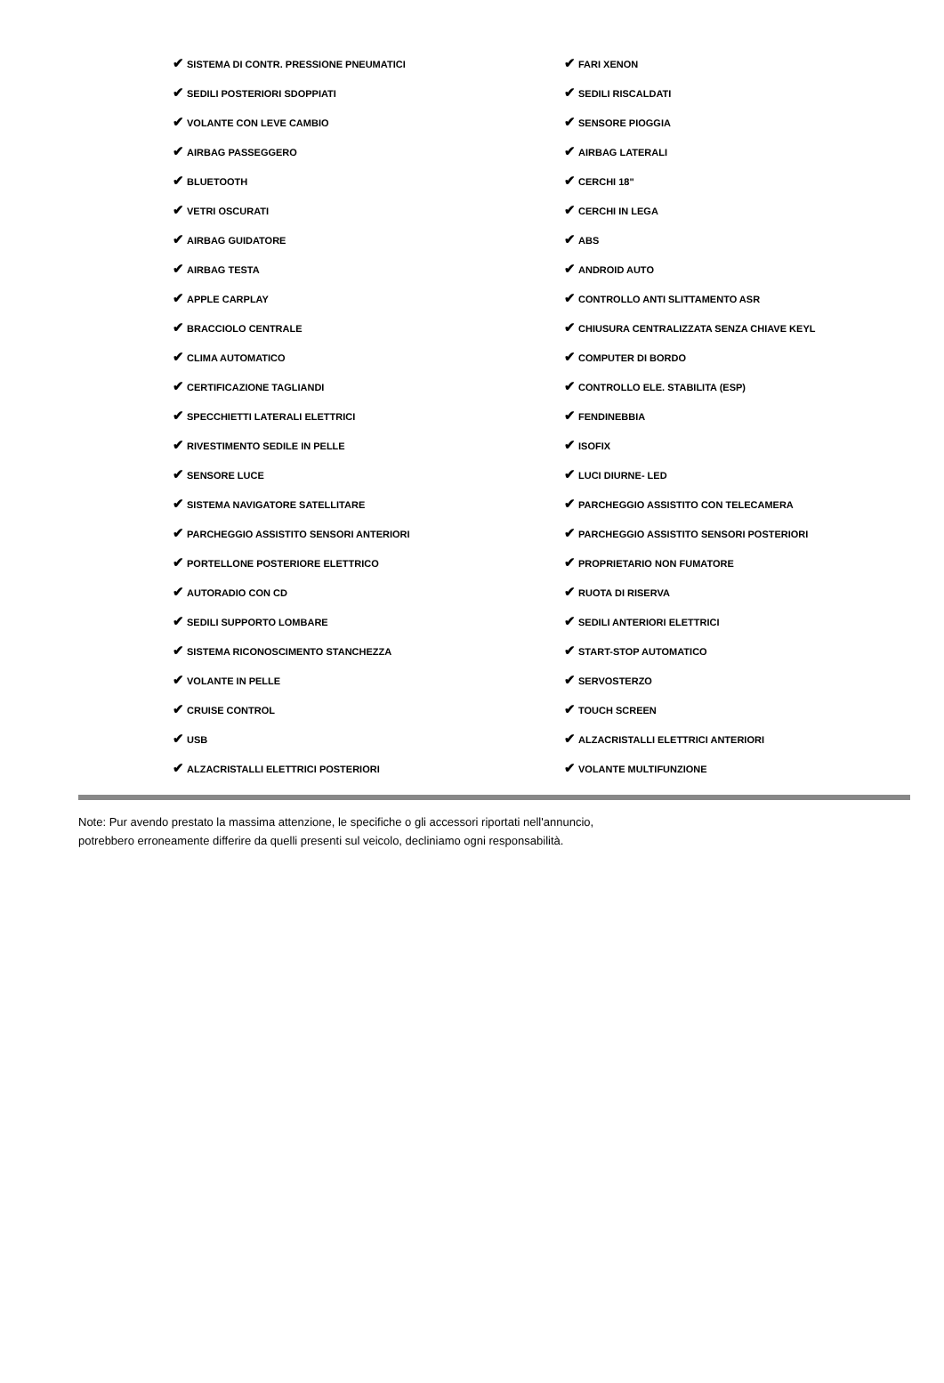| ✔ SISTEMA DI CONTR. PRESSIONE PNEUMATICI | ✔ FARI XENON |
| ✔ SEDILI POSTERIORI SDOPPIATI | ✔ SEDILI RISCALDATI |
| ✔ VOLANTE CON LEVE CAMBIO | ✔ SENSORE PIOGGIA |
| ✔ AIRBAG PASSEGGERO | ✔ AIRBAG LATERALI |
| ✔ BLUETOOTH | ✔ CERCHI 18" |
| ✔ VETRI OSCURATI | ✔ CERCHI IN LEGA |
| ✔ AIRBAG GUIDATORE | ✔ ABS |
| ✔ AIRBAG TESTA | ✔ ANDROID AUTO |
| ✔ APPLE CARPLAY | ✔ CONTROLLO ANTI SLITTAMENTO ASR |
| ✔ BRACCIOLO CENTRALE | ✔ CHIUSURA CENTRALIZZATA SENZA CHIAVE KEYL |
| ✔ CLIMA AUTOMATICO | ✔ COMPUTER DI BORDO |
| ✔ CERTIFICAZIONE TAGLIANDI | ✔ CONTROLLO ELE. STABILITA (ESP) |
| ✔ SPECCHIETTI LATERALI ELETTRICI | ✔ FENDINEBBIA |
| ✔ RIVESTIMENTO SEDILE IN PELLE | ✔ ISOFIX |
| ✔ SENSORE LUCE | ✔ LUCI DIURNE- LED |
| ✔ SISTEMA NAVIGATORE SATELLITARE | ✔ PARCHEGGIO ASSISTITO CON TELECAMERA |
| ✔ PARCHEGGIO ASSISTITO SENSORI ANTERIORI | ✔ PARCHEGGIO ASSISTITO SENSORI POSTERIORI |
| ✔ PORTELLONE POSTERIORE ELETTRICO | ✔ PROPRIETARIO NON FUMATORE |
| ✔ AUTORADIO CON CD | ✔ RUOTA DI RISERVA |
| ✔ SEDILI SUPPORTO LOMBARE | ✔ SEDILI ANTERIORI ELETTRICI |
| ✔ SISTEMA RICONOSCIMENTO STANCHEZZA | ✔ START-STOP AUTOMATICO |
| ✔ VOLANTE IN PELLE | ✔ SERVOSTERZO |
| ✔ CRUISE CONTROL | ✔ TOUCH SCREEN |
| ✔ USB | ✔ ALZACRISTALLI ELETTRICI ANTERIORI |
| ✔ ALZACRISTALLI ELETTRICI POSTERIORI | ✔ VOLANTE MULTIFUNZIONE |
Note: Pur avendo prestato la massima attenzione, le specifiche o gli accessori riportati nell'annuncio,
potrebbero erroneamente differire da quelli presenti sul veicolo, decliniamo ogni responsabilità.